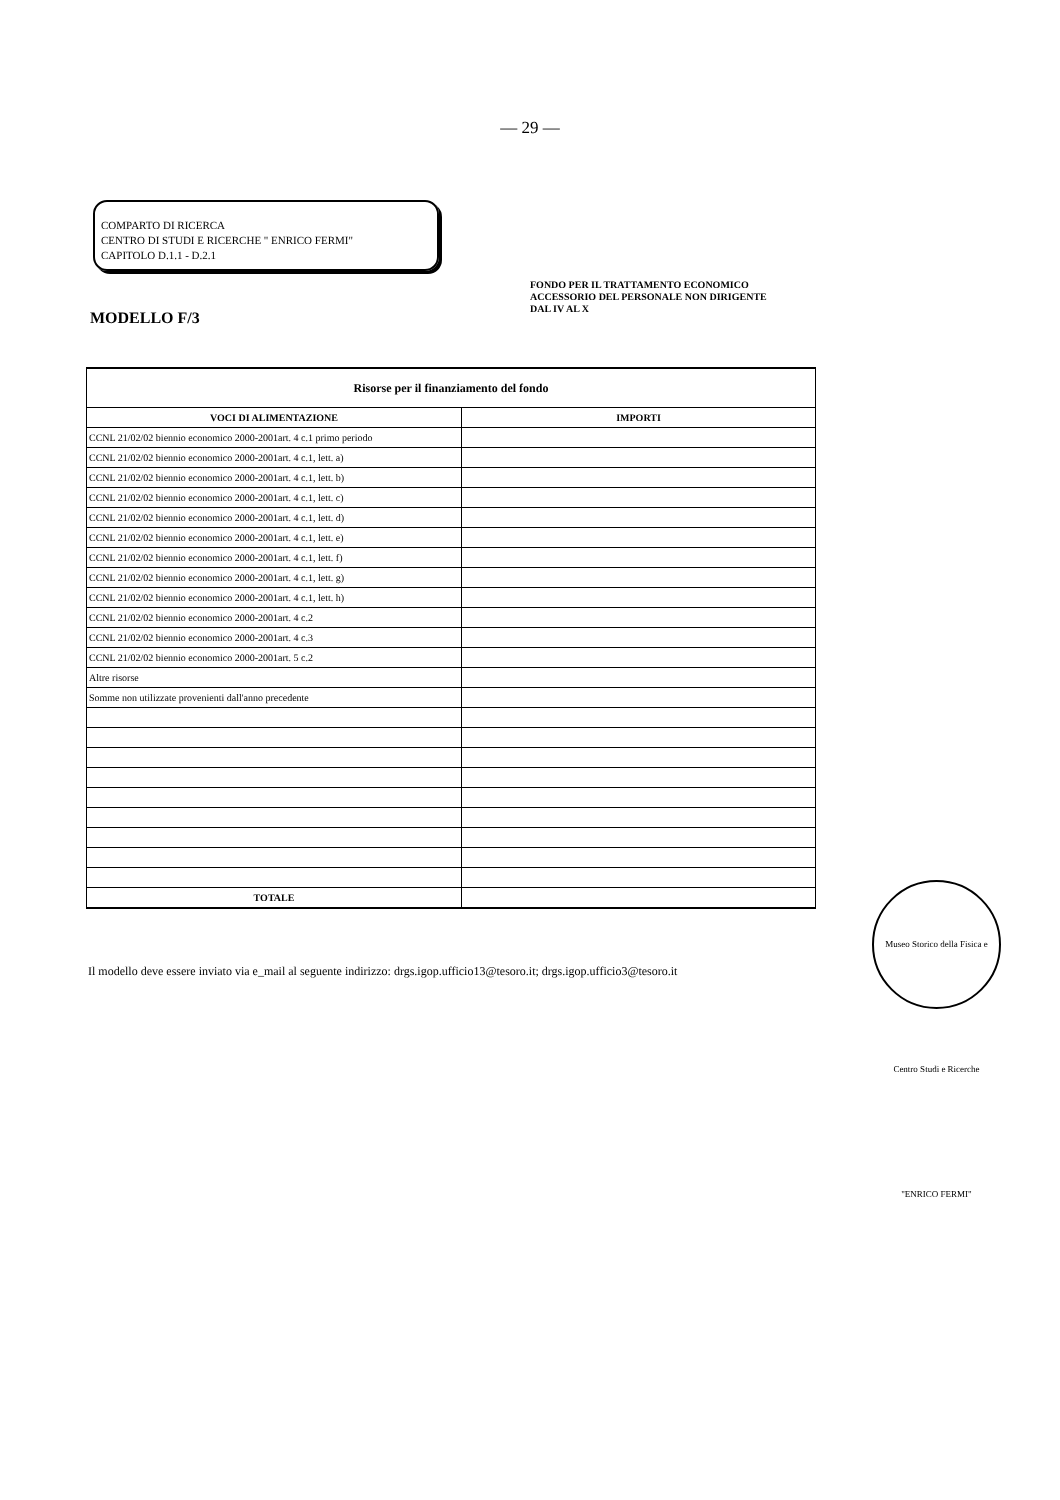— 29 —
COMPARTO DI RICERCA
CENTRO DI STUDI E RICERCHE " ENRICO FERMI"
CAPITOLO D.1.1 - D.2.1
MODELLO F/3
FONDO PER IL TRATTAMENTO ECONOMICO
ACCESSORIO DEL PERSONALE NON DIRIGENTE
DAL IV AL X
| Risorse per il finanziamento del fondo | |
| --- | --- |
| VOCI DI ALIMENTAZIONE | IMPORTI |
| CCNL 21/02/02 biennio economico 2000-2001art. 4 c.1 primo periodo | |
| CCNL 21/02/02 biennio economico 2000-2001art. 4 c.1, lett. a) | |
| CCNL 21/02/02 biennio economico 2000-2001art. 4 c.1, lett. b) | |
| CCNL 21/02/02 biennio economico 2000-2001art. 4 c.1, lett. c) | |
| CCNL 21/02/02 biennio economico 2000-2001art. 4 c.1, lett. d) | |
| CCNL 21/02/02 biennio economico 2000-2001art. 4 c.1, lett. e) | |
| CCNL 21/02/02 biennio economico 2000-2001art. 4 c.1, lett. f) | |
| CCNL 21/02/02 biennio economico 2000-2001art. 4 c.1, lett. g) | |
| CCNL 21/02/02 biennio economico 2000-2001art. 4 c.1, lett. h) | |
| CCNL 21/02/02 biennio economico 2000-2001art. 4 c.2 | |
| CCNL 21/02/02 biennio economico 2000-2001art. 4 c.3 | |
| CCNL 21/02/02 biennio economico 2000-2001art. 5 c.2 | |
| Altre risorse | |
| Somme non utilizzate provenienti dall'anno precedente | |
| TOTALE | |
Il modello deve essere inviato via e_mail al seguente indirizzo: drgs.igop.ufficio13@tesoro.it; drgs.igop.ufficio3@tesoro.it
Museo Storico della Fisica e Centro Studi e Ricerche "ENRICO FERMI"